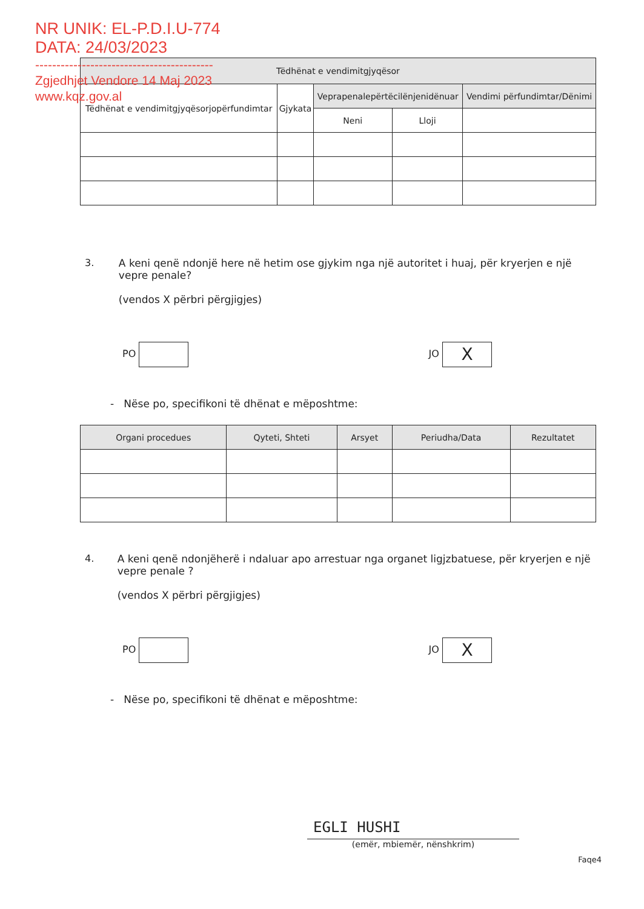NR UNIK: EL-P.D.I.U-774
DATA: 24/03/2023
------------------------------------------
Zgjedhjet Vendore 14 Maj 2023
www.kqz.gov.al
| Tëdhënat e vendimitgjyqësor | | | | |
| --- | --- | --- | --- | --- |
| Tëdhënat e vendimitgjyqësorjopërfundimtar | Gjykata | Veprapenalepërtëcilënjenidënuar | | Vendimi përfundimtar/Dënimi |
| | | Neni | Lloji | |
3. A keni qenë ndonjë here në hetim ose gjykim nga një autoritet i huaj, për kryerjen e një vepre penale?
(vendos X përbri përgjigjes)
PO JO X
- Nëse po, specifikoni të dhënat e mëposhtme:
| Organi procedues | Qyteti, Shteti | Arsyet | Periudha/Data | Rezultatet |
| --- | --- | --- | --- | --- |
4. A keni qenë ndonjëherë i ndaluar apo arrestuar nga organet ligjzbatuese, për kryerjen e një vepre penale ?
(vendos X përbri përgjigjes)
PO JO X
- Nëse po, specifikoni të dhënat e mëposhtme:
EGLI HUSHI
(emër, mbiemër, nënshkrim)
Faqe4